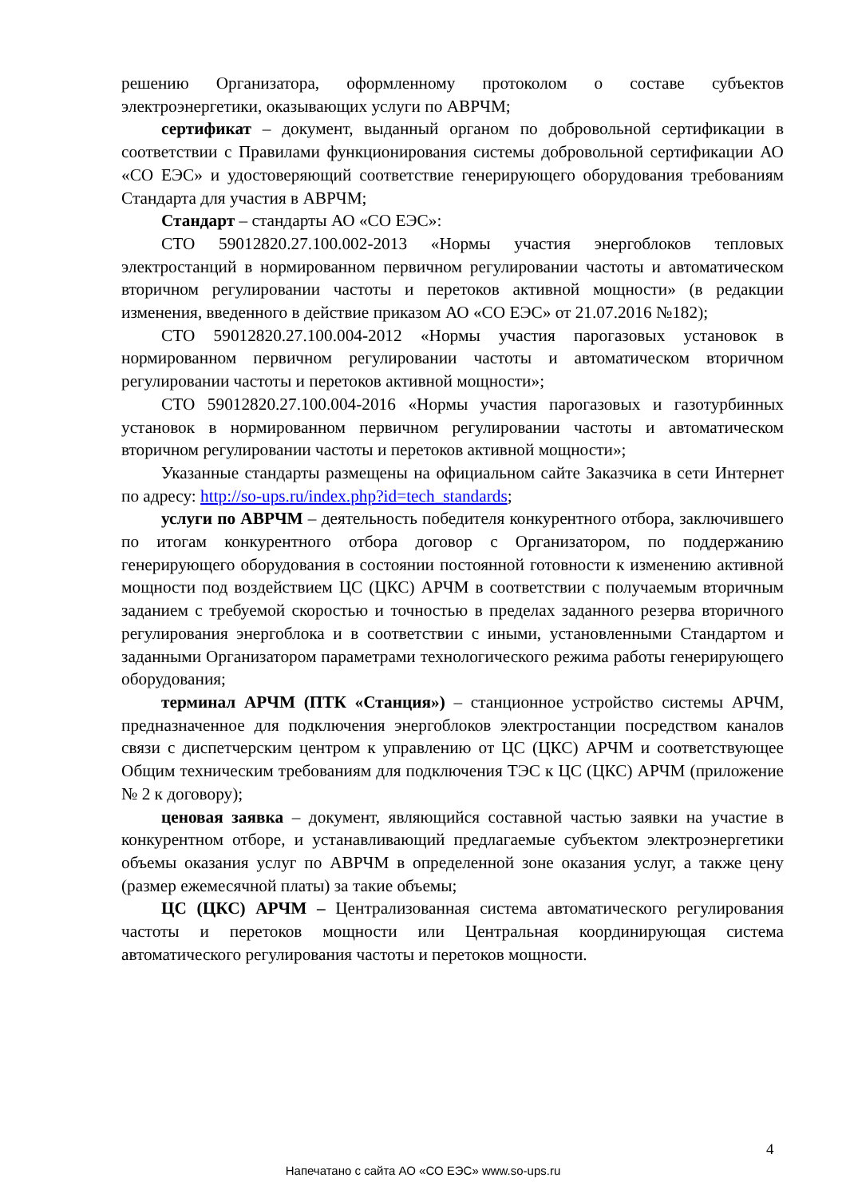решению Организатора, оформленному протоколом о составе субъектов электроэнергетики, оказывающих услуги по АВРЧМ;
сертификат – документ, выданный органом по добровольной сертификации в соответствии с Правилами функционирования системы добровольной сертификации АО «СО ЕЭС» и удостоверяющий соответствие генерирующего оборудования требованиям Стандарта для участия в АВРЧМ;
Стандарт – стандарты АО «СО ЕЭС»:
СТО 59012820.27.100.002-2013 «Нормы участия энергоблоков тепловых электростанций в нормированном первичном регулировании частоты и автоматическом вторичном регулировании частоты и перетоков активной мощности» (в редакции изменения, введенного в действие приказом АО «СО ЕЭС» от 21.07.2016 №182);
СТО 59012820.27.100.004-2012 «Нормы участия парогазовых установок в нормированном первичном регулировании частоты и автоматическом вторичном регулировании частоты и перетоков активной мощности»;
СТО 59012820.27.100.004-2016 «Нормы участия парогазовых и газотурбинных установок в нормированном первичном регулировании частоты и автоматическом вторичном регулировании частоты и перетоков активной мощности»;
Указанные стандарты размещены на официальном сайте Заказчика в сети Интернет по адресу: http://so-ups.ru/index.php?id=tech_standards;
услуги по АВРЧМ – деятельность победителя конкурентного отбора, заключившего по итогам конкурентного отбора договор с Организатором, по поддержанию генерирующего оборудования в состоянии постоянной готовности к изменению активной мощности под воздействием ЦС (ЦКС) АРЧМ в соответствии с получаемым вторичным заданием с требуемой скоростью и точностью в пределах заданного резерва вторичного регулирования энергоблока и в соответствии с иными, установленными Стандартом и заданными Организатором параметрами технологического режима работы генерирующего оборудования;
терминал АРЧМ (ПТК «Станция») – станционное устройство системы АРЧМ, предназначенное для подключения энергоблоков электростанции посредством каналов связи с диспетчерским центром к управлению от ЦС (ЦКС) АРЧМ и соответствующее Общим техническим требованиям для подключения ТЭС к ЦС (ЦКС) АРЧМ (приложение № 2 к договору);
ценовая заявка – документ, являющийся составной частью заявки на участие в конкурентном отборе, и устанавливающий предлагаемые субъектом электроэнергетики объемы оказания услуг по АВРЧМ в определенной зоне оказания услуг, а также цену (размер ежемесячной платы) за такие объемы;
ЦС (ЦКС) АРЧМ – Централизованная система автоматического регулирования частоты и перетоков мощности или Центральная координирующая система автоматического регулирования частоты и перетоков мощности.
4
Напечатано с сайта АО «СО ЕЭС» www.so-ups.ru